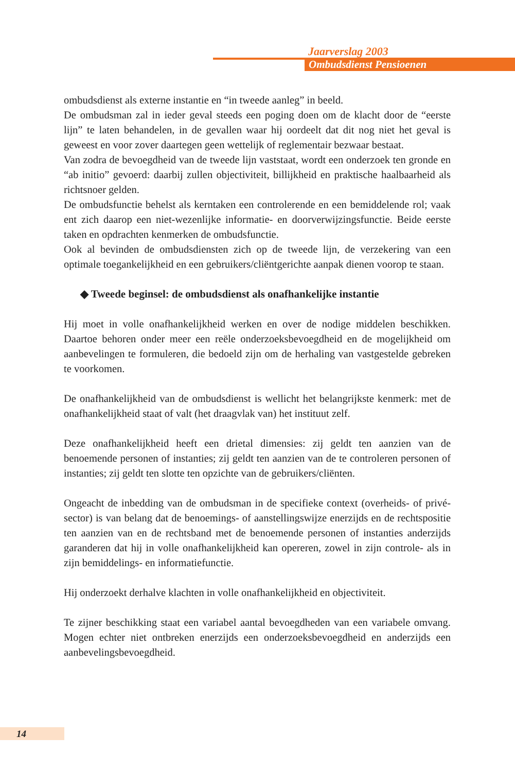Jaarverslag 2003
Ombudsdienst Pensioenen
ombudsdienst als externe instantie en “in tweede aanleg” in beeld.
De ombudsman zal in ieder geval steeds een poging doen om de klacht door de “eerste lijn” te laten behandelen, in de gevallen waar hij oordeelt dat dit nog niet het geval is geweest en voor zover daartegen geen wettelijk of reglementair bezwaar bestaat.
Van zodra de bevoegdheid van de tweede lijn vaststaat, wordt een onderzoek ten gronde en “ab initio” gevoerd: daarbij zullen objectiviteit, billijkheid en praktische haalbaarheid als richtsnoer gelden.
De ombudsfunctie behelst als kerntaken een controlerende en een bemiddelende rol; vaak ent zich daarop een niet-wezenlijke informatie- en doorverwijzingsfunctie. Beide eerste taken en opdrachten kenmerken de ombudsfunctie.
Ook al bevinden de ombudsdiensten zich op de tweede lijn, de verzekering van een optimale toegankelijkheid en een gebruikers/cliëntgerichte aanpak dienen voorop te staan.
◆ Tweede beginsel: de ombudsdienst als onafhankelijke instantie
Hij moet in volle onafhankelijkheid werken en over de nodige middelen beschikken. Daartoe behoren onder meer een reële onderzoeksbevoegdheid en de mogelijkheid om aanbevelingen te formuleren, die bedoeld zijn om de herhaling van vastgestelde gebreken te voorkomen.
De onafhankelijkheid van de ombudsdienst is wellicht het belangrijkste kenmerk: met de onafhankelijkheid staat of valt (het draagvlak van) het instituut zelf.
Deze onafhankelijkheid heeft een drietal dimensies: zij geldt ten aanzien van de benoemende personen of instanties; zij geldt ten aanzien van de te controleren personen of instanties; zij geldt ten slotte ten opzichte van de gebruikers/cliënten.
Ongeacht de inbedding van de ombudsman in de specifieke context (overheids- of privé-sector) is van belang dat de benoemings- of aanstellingswijze enerzijds en de rechtspositie ten aanzien van en de rechtsband met de benoemende personen of instanties anderzijds garanderen dat hij in volle onafhankelijkheid kan opereren, zowel in zijn controle- als in zijn bemiddelings- en informatiefunctie.
Hij onderzoekt derhalve klachten in volle onafhankelijkheid en objectiviteit.
Te zijner beschikking staat een variabel aantal bevoegdheden van een variabele omvang. Mogen echter niet ontbreken enerzijds een onderzoeksbevoegdheid en anderzijds een aanbevelingsbevoegdheid.
14